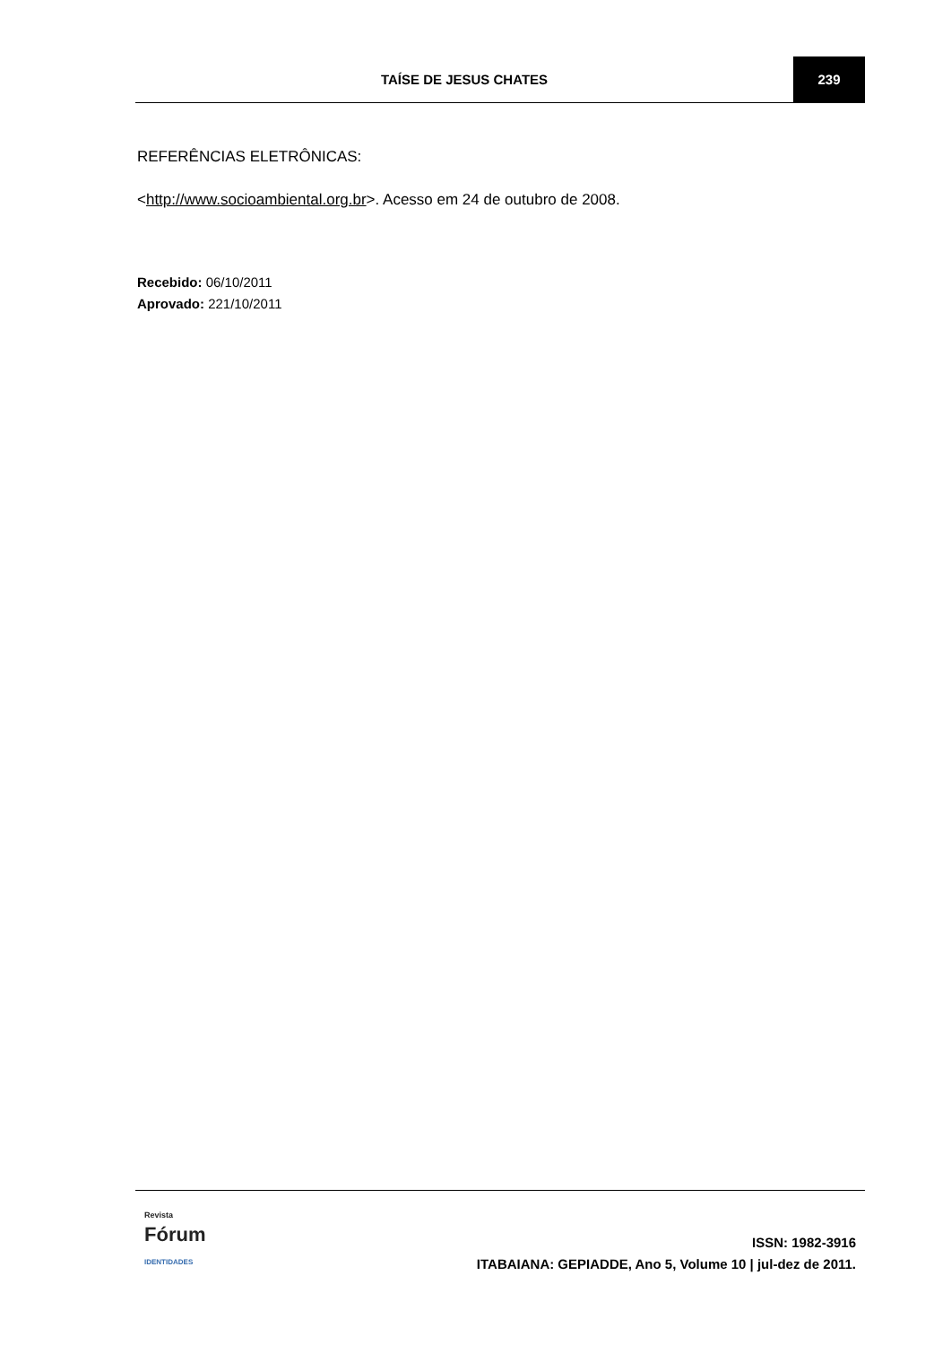TAÍSE DE JESUS CHATES 239
REFERÊNCIAS ELETRÔNICAS:
<http://www.socioambiental.org.br>. Acesso em 24 de outubro de 2008.
Recebido: 06/10/2011
Aprovado: 221/10/2011
Revista
Fórum
IDENTIDADES
ISSN: 1982-3916
ITABAIANA: GEPIADDE, Ano 5, Volume 10 | jul-dez de 2011.